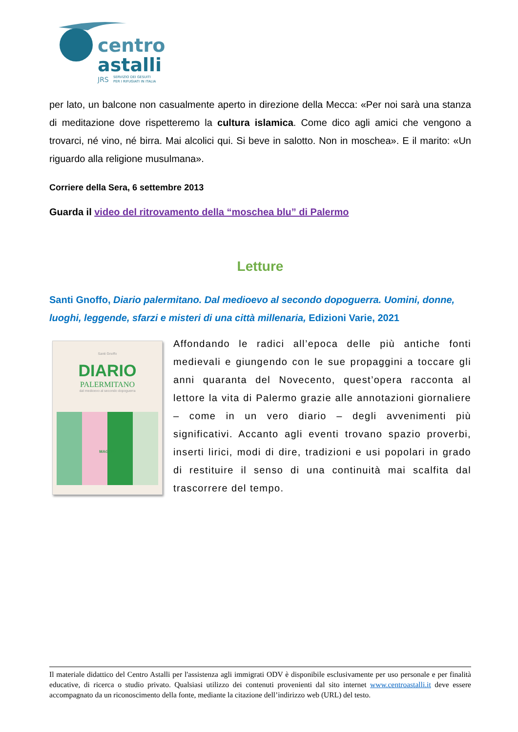centro
astalli
JRS
SERVIZIO DEI GESUITI
PER I RIFUGIATI IN ITALIA
per lato, un balcone non casualmente aperto in direzione della Mecca: «Per noi sarà una stanza di meditazione dove rispetteremo la cultura islamica. Come dico agli amici che vengono a trovarci, né vino, né birra. Mai alcolici qui. Si beve in salotto. Non in moschea». E il marito: «Un riguardo alla religione musulmana».
Corriere della Sera, 6 settembre 2013
Guarda il video del ritrovamento della “moschea blu” di Palermo
Letture
Santi Gnoffo, Diario palermitano. Dal medioevo al secondo dopoguerra. Uomini, donne, luoghi, leggende, sfarzi e misteri di una città millenaria, Edizioni Varie, 2021
Santi Gnoffo
DIARIO
PALERMITANO
dal medioevo al secondo dopoguerra
MAGGIO
Affondando le radici all’epoca delle più antiche fonti medievali e giungendo con le sue propaggini a toccare gli anni quaranta del Novecento, quest’opera racconta al lettore la vita di Palermo grazie alle annotazioni giornaliere – come in un vero diario – degli avvenimenti più significativi. Accanto agli eventi trovano spazio proverbi, inserti lirici, modi di dire, tradizioni e usi popolari in grado di restituire il senso di una continuità mai scalfita dal trascorrere del tempo.
Il materiale didattico del Centro Astalli per l'assistenza agli immigrati ODV è disponibile esclusivamente per uso personale e per finalità educative, di ricerca o studio privato. Qualsiasi utilizzo dei contenuti provenienti dal sito internet www.centroastalli.it deve essere accompagnato da un riconoscimento della fonte, mediante la citazione dell’indirizzo web (URL) del testo.